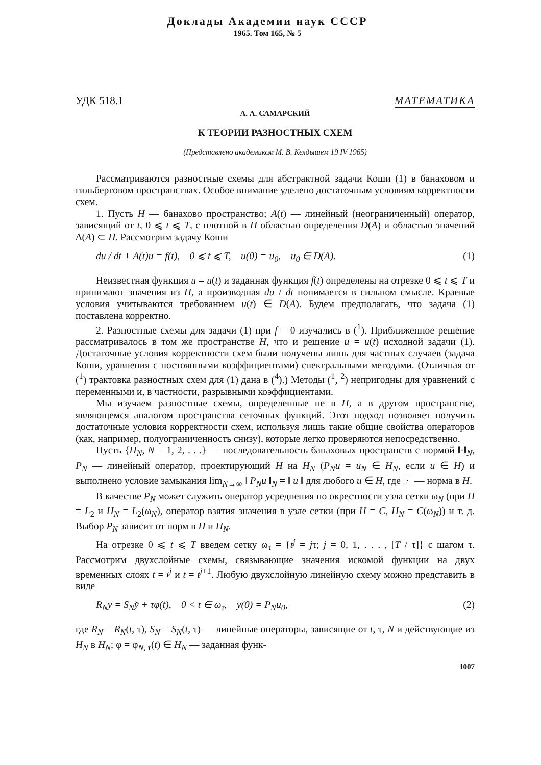Доклады Академии наук СССР
1965. Том 165, № 5
УДК 518.1 МАТЕМАТИКА
А. А. САМАРСКИЙ
К ТЕОРИИ РАЗНОСТНЫХ СХЕМ
(Представлено академиком М. В. Келдышем 19 IV 1965)
Рассматриваются разностные схемы для абстрактной задачи Коши (1) в банаховом и гильбертовом пространствах. Особое внимание уделено достаточным условиям корректности схем.
1. Пусть H — банахово пространство; A(t) — линейный (неограниченный) оператор, зависящий от t, 0 ⩽ t ⩽ T, с плотной в H областью определения D(A) и областью значений Δ(A) ⊂ H. Рассмотрим задачу Коши
du / dt + A(t)u = f(t), 0 ⩽ t ⩽ T, u(0) = u<sub>0</sub>, u<sub>0</sub> ∈ D(A). (1)
Неизвестная функция u = u(t) и заданная функция f(t) определены на отрезке 0 ⩽ t ⩽ T и принимают значения из H, а производная du / dt понимается в сильном смысле. Краевые условия учитываются требованием u(t) ∈ D(A). Будем предполагать, что задача (1) поставлена корректно.
2. Разностные схемы для задачи (1) при f = 0 изучались в (<sup>1</sup>). Приближенное решение рассматривалось в том же пространстве H, что и решение u = u(t) исходной задачи (1). Достаточные условия корректности схем были получены лишь для частных случаев (задача Коши, уравнения с постоянными коэффициентами) спектральными методами. (Отличная от (<sup>1</sup>) трактовка разностных схем для (1) дана в (<sup>4</sup>).) Методы (<sup>1</sup>, <sup>2</sup>) непригодны для уравнений с переменными и, в частности, разрывными коэффициентами.
Мы изучаем разностные схемы, определенные не в H, а в другом пространстве, являющемся аналогом пространства сеточных функций. Этот подход позволяет получить достаточные условия корректности схем, используя лишь такие общие свойства операторов (как, например, полуограниченность снизу), которые легко проверяются непосредственно.
Пусть {H<sub>N</sub>, N = 1, 2, . . .} — последовательность банаховых пространств с нормой ‖·‖<sub>N</sub>, P<sub>N</sub> — линейный оператор, проектирующий H на H<sub>N</sub> (P<sub>N</sub>u = u<sub>N</sub> ∈ H<sub>N</sub>, если u ∈ H) и выполнено условие замыкания lim<sub>N→∞</sub> ‖ P<sub>N</sub>u ‖<sub>N</sub> = ‖ u ‖ для любого u ∈ H, где ‖·‖ — норма в H.
В качестве P<sub>N</sub> может служить оператор усреднения по окрестности узла сетки ω<sub>N</sub> (при H = L<sub>2</sub> и H<sub>N</sub> = L<sub>2</sub>(ω<sub>N</sub>), оператор взятия значения в узле сетки (при H = C, H<sub>N</sub> = C(ω<sub>N</sub>)) и т. д. Выбор P<sub>N</sub> зависит от норм в H и H<sub>N</sub>.
На отрезке 0 ⩽ t ⩽ T введем сетку ω<sub>τ</sub> = {t<sup>j</sup> = jτ; j = 0, 1, . . . , [T / τ]} с шагом τ. Рассмотрим двухслойные схемы, связывающие значения искомой функции на двух временных слоях t = t<sup>j</sup> и t = t<sup>j+1</sup>. Любую двухслойную линейную схему можно представить в виде
R<sub>N</sub>y = S<sub>N</sub>y̌ + τφ(t), 0 < t ∈ ω<sub>τ</sub>, y(0) = P<sub>N</sub>u<sub>0</sub>, (2)
где R<sub>N</sub> = R<sub>N</sub>(t, τ), S<sub>N</sub> = S<sub>N</sub>(t, τ) — линейные операторы, зависящие от t, τ, N и действующие из H<sub>N</sub> в H<sub>N</sub>; φ = φ<sub>N, τ</sub>(t) ∈ H<sub>N</sub> — заданная функ-
1007